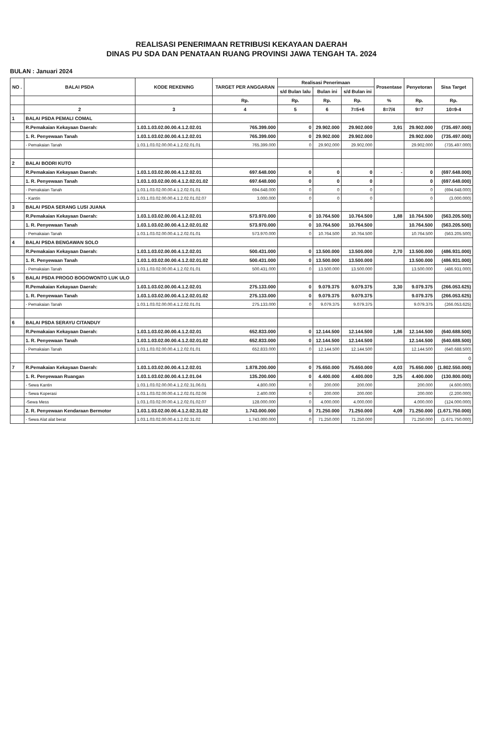REALISASI PENERIMAAN RETRIBUSI KEKAYAAN DAERAH
DINAS PU SDA DAN PENATAAN RUANG PROVINSI JAWA TENGAH TA. 2024
BULAN : Januari 2024
| NO . | BALAI PSDA | KODE REKENING | TARGET PER ANGGARAN | Realisasi Penerimaan | | | Prosentase | Penyetoran | Sisa Target |
| --- | --- | --- | --- | --- | --- | --- | --- | --- | --- |
| | | | | s/d Bulan lalu | Bulan ini | s/d Bulan ini | | | |
| | | | Rp. | Rp. | Rp. | Rp. | % | Rp. | Rp. |
| | 2 | 3 | 4 | 5 | 6 | 7=5+6 | 8=7/4 | 9=7 | 10=9-4 |
| 1 | BALAI PSDA PEMALI COMAL | | | | | | | | |
| | R.Pemakaian Kekayaan Daerah: | 1.03.1.03.02.00.00.4.1.2.02.01 | 765.399.000 | 0 | 29.902.000 | 29.902.000 | 3,91 | 29.902.000 | (735.497.000) |
| | 1. R. Penyewaan Tanah | 1.03.1.03.02.00.00.4.1.2.02.01 | 765.399.000 | 0 | 29.902.000 | 29.902.000 | | 29.902.000 | (735.497.000) |
| | - Pemakaian Tanah | 1.03.1.03.02.00.00.4.1.2.02.01.01 | 765.399.000 | 0 | 29.902.000 | 29.902.000 | | 29.902.000 | (735.497.000) |
| 2 | BALAI BODRI KUTO | | | | | | | | |
| | R.Pemakaian Kekayaan Daerah: | 1.03.1.03.02.00.00.4.1.2.02.01 | 697.648.000 | 0 | 0 | 0 | - | 0 | (697.648.000) |
| | 1. R. Penyewaan Tanah | 1.03.1.03.02.00.00.4.1.2.02.01.02 | 697.648.000 | 0 | 0 | 0 | | 0 | (697.648.000) |
| | - Pemakaian Tanah | 1.03.1.03.02.00.00.4.1.2.02.01.01 | 694.648.000 | 0 | 0 | 0 | | 0 | (694.648.000) |
| | - Kantin | 1.03.1.03.02.00.00.4.1.2.02.01.02.07 | 3.000.000 | 0 | 0 | 0 | | 0 | (3.000.000) |
| 3 | BALAI PSDA SERANG LUSI JUANA | | | | | | | | |
| | R.Pemakaian Kekayaan Daerah: | 1.03.1.03.02.00.00.4.1.2.02.01 | 573.970.000 | 0 | 10.764.500 | 10.764.500 | 1,88 | 10.764.500 | (563.205.500) |
| | 1. R. Penyewaan Tanah | 1.03.1.03.02.00.00.4.1.2.02.01.02 | 573.970.000 | 0 | 10.764.500 | 10.764.500 | | 10.764.500 | (563.205.500) |
| | - Pemakaian Tanah | 1.03.1.03.02.00.00.4.1.2.02.01.01 | 573.970.000 | 0 | 10.764.500 | 10.764.500 | | 10.764.500 | (563.205.500) |
| 4 | BALAI PSDA BENGAWAN SOLO | | | | | | | | |
| | R.Pemakaian Kekayaan Daerah: | 1.03.1.03.02.00.00.4.1.2.02.01 | 500.431.000 | 0 | 13.500.000 | 13.500.000 | 2,70 | 13.500.000 | (486.931.000) |
| | 1. R. Penyewaan Tanah | 1.03.1.03.02.00.00.4.1.2.02.01.02 | 500.431.000 | 0 | 13.500.000 | 13.500.000 | | 13.500.000 | (486.931.000) |
| | - Pemakaian Tanah | 1.03.1.03.02.00.00.4.1.2.02.01.01 | 500.431.000 | 0 | 13.500.000 | 13.500.000 | | 13.500.000 | (486.931.000) |
| 5 | BALAI PSDA PROGO BOGOWONTO LUK ULO | | | | | | | | |
| | R.Pemakaian Kekayaan Daerah: | 1.03.1.03.02.00.00.4.1.2.02.01 | 275.133.000 | 0 | 9.079.375 | 9.079.375 | 3,30 | 9.079.375 | (266.053.625) |
| | 1. R. Penyewaan Tanah | 1.03.1.03.02.00.00.4.1.2.02.01.02 | 275.133.000 | 0 | 9.079.375 | 9.079.375 | | 9.079.375 | (266.053.625) |
| | - Pemakaian Tanah | 1.03.1.03.02.00.00.4.1.2.02.01.01 | 275.133.000 | 0 | 9.079.375 | 9.079.375 | | 9.079.375 | (266.053.625) |
| 6 | BALAI PSDA SERAYU CITANDUY | | | | | | | | |
| | R.Pemakaian Kekayaan Daerah: | 1.03.1.03.02.00.00.4.1.2.02.01 | 652.833.000 | 0 | 12.144.500 | 12.144.500 | 1,86 | 12.144.500 | (640.688.500) |
| | 1. R. Penyewaan Tanah | 1.03.1.03.02.00.00.4.1.2.02.01.02 | 652.833.000 | 0 | 12.144.500 | 12.144.500 | | 12.144.500 | (640.688.500) |
| | - Pemakaian Tanah | 1.03.1.03.02.00.00.4.1.2.02.01.01 | 652.833.000 | 0 | 12.144.500 | 12.144.500 | | 12.144.500 | (640.688.500) |
| | | | | | | | | | 0 |
| 7 | R.Pemakaian Kekayaan Daerah: | 1.03.1.03.02.00.00.4.1.2.02.01 | 1.878.200.000 | 0 | 75.650.000 | 75.650.000 | 4,03 | 75.650.000 | (1.802.550.000) |
| | 1. R. Penyewaan Ruangan | 1.03.1.03.02.00.00.4.1.2.01.04 | 135.200.000 | 0 | 4.400.000 | 4.400.000 | 3,25 | 4.400.000 | (130.800.000) |
| | - Sewa Kantin | 1.03.1.03.02.00.00.4.1.2.02.31.06.01 | 4.800.000 | 0 | 200.000 | 200.000 | | 200.000 | (4.600.000) |
| | - Sewa Koperasi | 1.03.1.03.02.00.00.4.1.2.02.01.02.06 | 2.400.000 | 0 | 200.000 | 200.000 | | 200.000 | (2.200.000) |
| | -Sewa Mess | 1.03.1.03.02.00.00.4.1.2.02.01.02.07 | 128.000.000 | 0 | 4.000.000 | 4.000.000 | | 4.000.000 | (124.000.000) |
| | 2. R. Penyewaan Kendaraan Bermotor | 1.03.1.03.02.00.00.4.1.2.02.31.02 | 1.743.000.000 | 0 | 71.250.000 | 71.250.000 | 4,09 | 71.250.000 | (1.671.750.000) |
| | - Sewa Alat alat berat | 1.03.1.03.02.00.00.4.1.2.02.31.02 | 1.743.000.000 | 0 | 71.250.000 | 71.250.000 | | 71.250.000 | (1.671.750.000) |